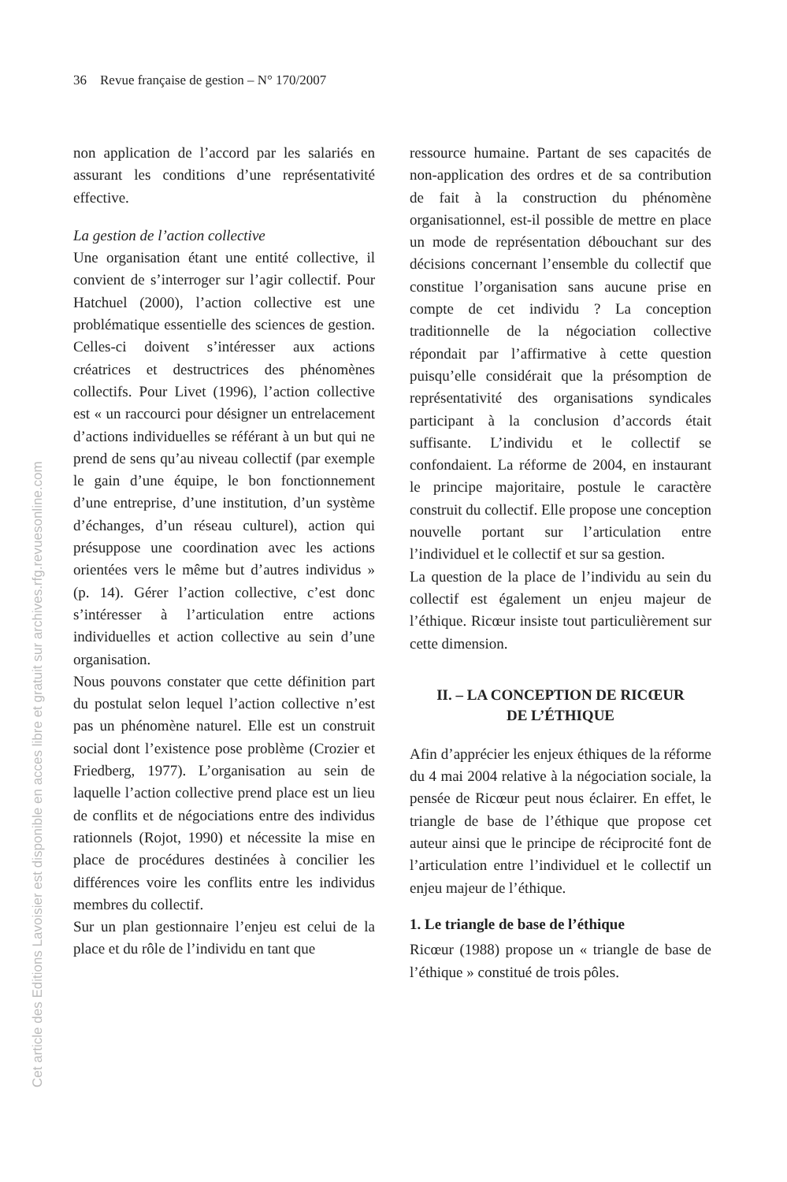36 Revue française de gestion – N° 170/2007
Cet article des Editions Lavoisier est disponible en acces libre et gratuit sur archives.rfg.revuesonline.com
non application de l’accord par les salariés en assurant les conditions d’une représentativité effective.
La gestion de l’action collective
Une organisation étant une entité collective, il convient de s’interroger sur l’agir collectif. Pour Hatchuel (2000), l’action collective est une problématique essentielle des sciences de gestion. Celles-ci doivent s’intéresser aux actions créatrices et destructrices des phénomènes collectifs. Pour Livet (1996), l’action collective est « un raccourci pour désigner un entrelacement d’actions individuelles se référant à un but qui ne prend de sens qu’au niveau collectif (par exemple le gain d’une équipe, le bon fonctionnement d’une entreprise, d’une institution, d’un système d’échanges, d’un réseau culturel), action qui présuppose une coordination avec les actions orientées vers le même but d’autres individus » (p. 14). Gérer l’action collective, c’est donc s’intéresser à l’articulation entre actions individuelles et action collective au sein d’une organisation.
Nous pouvons constater que cette définition part du postulat selon lequel l’action collective n’est pas un phénomène naturel. Elle est un construit social dont l’existence pose problème (Crozier et Friedberg, 1977). L’organisation au sein de laquelle l’action collective prend place est un lieu de conflits et de négociations entre des individus rationnels (Rojot, 1990) et nécessite la mise en place de procédures destinées à concilier les différences voire les conflits entre les individus membres du collectif.
Sur un plan gestionnaire l’enjeu est celui de la place et du rôle de l’individu en tant que
ressource humaine. Partant de ses capacités de non-application des ordres et de sa contribution de fait à la construction du phénomène organisationnel, est-il possible de mettre en place un mode de représentation débouchant sur des décisions concernant l’ensemble du collectif que constitue l’organisation sans aucune prise en compte de cet individu ? La conception traditionnelle de la négociation collective répondait par l’affirmative à cette question puisqu’elle considérait que la présomption de représentativité des organisations syndicales participant à la conclusion d’accords était suffisante. L’individu et le collectif se confondaient. La réforme de 2004, en instaurant le principe majoritaire, postule le caractère construit du collectif. Elle propose une conception nouvelle portant sur l’articulation entre l’individuel et le collectif et sur sa gestion.
La question de la place de l’individu au sein du collectif est également un enjeu majeur de l’éthique. Ricœur insiste tout particulièrement sur cette dimension.
II. – LA CONCEPTION DE RICŒUR
DE L’ÉTHIQUE
Afin d’apprécier les enjeux éthiques de la réforme du 4 mai 2004 relative à la négociation sociale, la pensée de Ricœur peut nous éclairer. En effet, le triangle de base de l’éthique que propose cet auteur ainsi que le principe de réciprocité font de l’articulation entre l’individuel et le collectif un enjeu majeur de l’éthique.
1. Le triangle de base de l’éthique
Ricœur (1988) propose un « triangle de base de l’éthique » constitué de trois pôles.